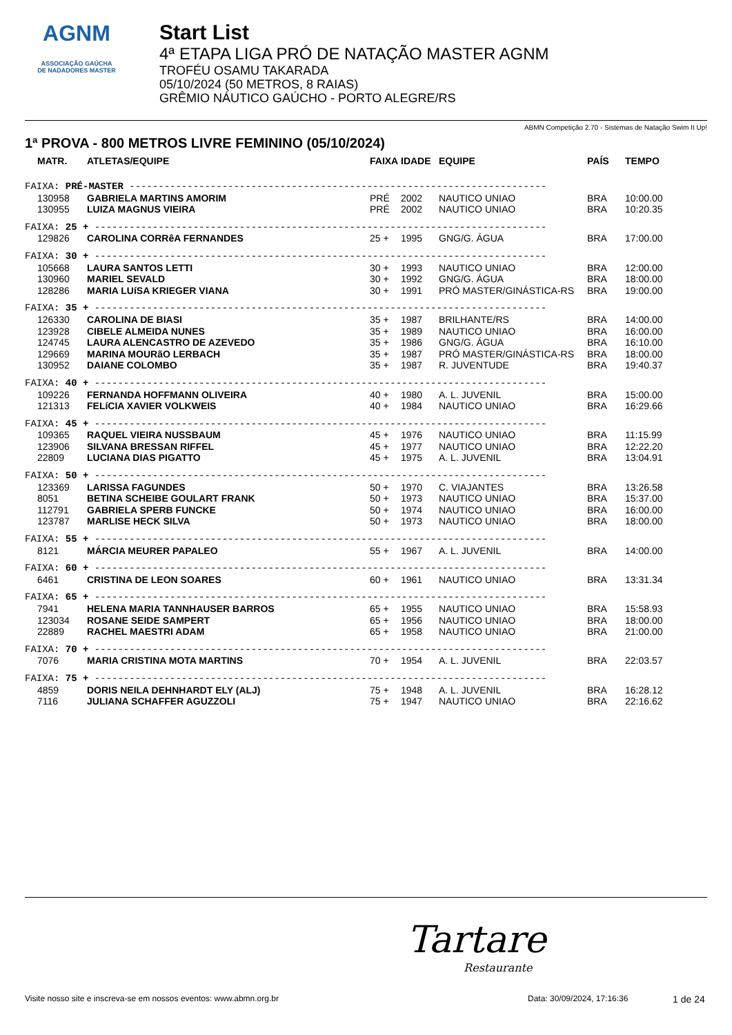AGNM
ASSOCIAÇÃO GAÚCHA
DE NADADORES MASTER
Start List
4ª ETAPA LIGA PRÓ DE NATAÇÃO MASTER AGNM
TROFÉU OSAMU TAKARADA
05/10/2024 (50 METROS, 8 RAIAS)
GRÊMIO NÁUTICO GAÚCHO - PORTO ALEGRE/RS
ABMN Competição 2.70 - Sistemas de Natação Swim It Up!
1ª PROVA - 800 METROS LIVRE FEMININO (05/10/2024)
| MATR. | ATLETAS/EQUIPE | FAIXA | IDADE | EQUIPE | PAÍS | TEMPO |
| --- | --- | --- | --- | --- | --- | --- |
| FAIXA: PRÉ-MASTER ------------------------------------------------------------------------ | | | | | | |
| 130958 | GABRIELA MARTINS AMORIM | PRÉ | 2002 | NAUTICO UNIAO | BRA | 10:00.00 |
| 130955 | LUIZA MAGNUS VIEIRA | PRÉ | 2002 | NAUTICO UNIAO | BRA | 10:20.35 |
| FAIXA: 25 + ------------------------------------------------------------------------------ | | | | | | |
| 129826 | CAROLINA CORRêA FERNANDES | 25 + | 1995 | GNG/G. ÁGUA | BRA | 17:00.00 |
| FAIXA: 30 + ------------------------------------------------------------------------------ | | | | | | |
| 105668 | LAURA SANTOS LETTI | 30 + | 1993 | NAUTICO UNIAO | BRA | 12:00.00 |
| 130960 | MARIEL SEVALD | 30 + | 1992 | GNG/G. ÁGUA | BRA | 18:00.00 |
| 128286 | MARIA LUíSA KRIEGER VIANA | 30 + | 1991 | PRÓ MASTER/GINÁSTICA-RS | BRA | 19:00.00 |
| FAIXA: 35 + ------------------------------------------------------------------------------ | | | | | | |
| 126330 | CAROLINA DE BIASI | 35 + | 1987 | BRILHANTE/RS | BRA | 14:00.00 |
| 123928 | CIBELE ALMEIDA NUNES | 35 + | 1989 | NAUTICO UNIAO | BRA | 16:00.00 |
| 124745 | LAURA ALENCASTRO DE AZEVEDO | 35 + | 1986 | GNG/G. ÁGUA | BRA | 16:10.00 |
| 129669 | MARINA MOURãO LERBACH | 35 + | 1987 | PRÓ MASTER/GINÁSTICA-RS | BRA | 18:00.00 |
| 130952 | DAIANE COLOMBO | 35 + | 1987 | R. JUVENTUDE | BRA | 19:40.37 |
| FAIXA: 40 + ------------------------------------------------------------------------------ | | | | | | |
| 109226 | FERNANDA HOFFMANN OLIVEIRA | 40 + | 1980 | A. L. JUVENIL | BRA | 15:00.00 |
| 121313 | FELíCIA XAVIER VOLKWEIS | 40 + | 1984 | NAUTICO UNIAO | BRA | 16:29.66 |
| FAIXA: 45 + ------------------------------------------------------------------------------ | | | | | | |
| 109365 | RAQUEL VIEIRA NUSSBAUM | 45 + | 1976 | NAUTICO UNIAO | BRA | 11:15.99 |
| 123906 | SILVANA BRESSAN RIFFEL | 45 + | 1977 | NAUTICO UNIAO | BRA | 12:22.20 |
| 22809 | LUCIANA DIAS PIGATTO | 45 + | 1975 | A. L. JUVENIL | BRA | 13:04.91 |
| FAIXA: 50 + ------------------------------------------------------------------------------ | | | | | | |
| 123369 | LARISSA FAGUNDES | 50 + | 1970 | C. VIAJANTES | BRA | 13:26.58 |
| 8051 | BETINA SCHEIBE GOULART FRANK | 50 + | 1973 | NAUTICO UNIAO | BRA | 15:37.00 |
| 112791 | GABRIELA SPERB FUNCKE | 50 + | 1974 | NAUTICO UNIAO | BRA | 16:00.00 |
| 123787 | MARLISE HECK SILVA | 50 + | 1973 | NAUTICO UNIAO | BRA | 18:00.00 |
| FAIXA: 55 + ------------------------------------------------------------------------------ | | | | | | |
| 8121 | MÁRCIA MEURER PAPALEO | 55 + | 1967 | A. L. JUVENIL | BRA | 14:00.00 |
| FAIXA: 60 + ------------------------------------------------------------------------------ | | | | | | |
| 6461 | CRISTINA DE LEON SOARES | 60 + | 1961 | NAUTICO UNIAO | BRA | 13:31.34 |
| FAIXA: 65 + ------------------------------------------------------------------------------ | | | | | | |
| 7941 | HELENA MARIA TANNHAUSER BARROS | 65 + | 1955 | NAUTICO UNIAO | BRA | 15:58.93 |
| 123034 | ROSANE SEIDE SAMPERT | 65 + | 1956 | NAUTICO UNIAO | BRA | 18:00.00 |
| 22889 | RACHEL MAESTRI ADAM | 65 + | 1958 | NAUTICO UNIAO | BRA | 21:00.00 |
| FAIXA: 70 + ------------------------------------------------------------------------------ | | | | | | |
| 7076 | MARIA CRISTINA MOTA MARTINS | 70 + | 1954 | A. L. JUVENIL | BRA | 22:03.57 |
| FAIXA: 75 + ------------------------------------------------------------------------------ | | | | | | |
| 4859 | DORIS NEILA DEHNHARDT ELY (ALJ) | 75 + | 1948 | A. L. JUVENIL | BRA | 16:28.12 |
| 7116 | JULIANA SCHAFFER AGUZZOLI | 75 + | 1947 | NAUTICO UNIAO | BRA | 22:16.62 |
Tartare
Restaurante
Visite nosso site e inscreva-se em nossos eventos: www.abmn.org.br Data: 30/09/2024, 17:16:36 1 de 24